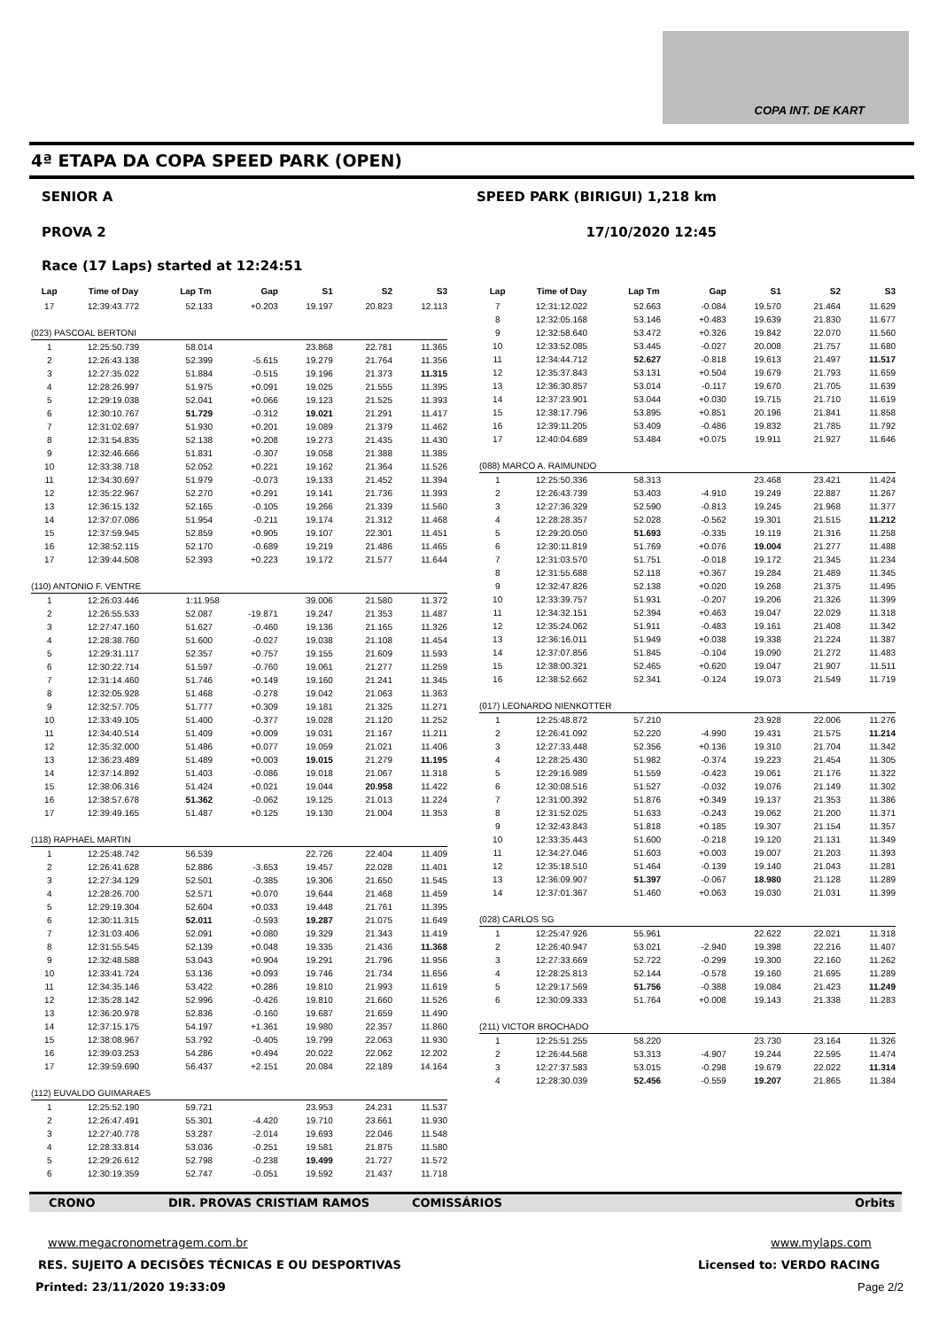COPA INT. DE KART
4ª ETAPA DA COPA SPEED PARK (OPEN)
SENIOR A SPEED PARK (BIRIGUI) 1,218 km
PROVA 2 17/10/2020 12:45
Race (17 Laps) started at 12:24:51
| Lap | Time of Day | Lap Tm | Gap | S1 | S2 | S3 |
| --- | --- | --- | --- | --- | --- | --- |
| 17 | 12:39:43.772 | 52.133 | +0.203 | 19.197 | 20.823 | 12.113 |
| (023) PASCOAL BERTONI | | | | | | |
| 1 | 12:25:50.739 | 58.014 | | 23.868 | 22.781 | 11.365 |
| 2 | 12:26:43.138 | 52.399 | -5.615 | 19.279 | 21.764 | 11.356 |
| 3 | 12:27:35.022 | 51.884 | -0.515 | 19.196 | 21.373 | 11.315 |
| 4 | 12:28:26.997 | 51.975 | +0.091 | 19.025 | 21.555 | 11.395 |
| 5 | 12:29:19.038 | 52.041 | +0.066 | 19.123 | 21.525 | 11.393 |
| 6 | 12:30:10.767 | 51.729 | -0.312 | 19.021 | 21.291 | 11.417 |
| 7 | 12:31:02.697 | 51.930 | +0.201 | 19.089 | 21.379 | 11.462 |
| 8 | 12:31:54.835 | 52.138 | +0.208 | 19.273 | 21.435 | 11.430 |
| 9 | 12:32:46.666 | 51.831 | -0.307 | 19.058 | 21.388 | 11.385 |
| 10 | 12:33:38.718 | 52.052 | +0.221 | 19.162 | 21.364 | 11.526 |
| 11 | 12:34:30.697 | 51.979 | -0.073 | 19.133 | 21.452 | 11.394 |
| 12 | 12:35:22.967 | 52.270 | +0.291 | 19.141 | 21.736 | 11.393 |
| 13 | 12:36:15.132 | 52.165 | -0.105 | 19.266 | 21.339 | 11.560 |
| 14 | 12:37:07.086 | 51.954 | -0.211 | 19.174 | 21.312 | 11.468 |
| 15 | 12:37:59.945 | 52.859 | +0.905 | 19.107 | 22.301 | 11.451 |
| 16 | 12:38:52.115 | 52.170 | -0.689 | 19.219 | 21.486 | 11.465 |
| 17 | 12:39:44.508 | 52.393 | +0.223 | 19.172 | 21.577 | 11.644 |
| (110) ANTONIO F. VENTRE | | | | | | |
| 1 | 12:26:03.446 | 1:11.958 | | 39.006 | 21.580 | 11.372 |
| 2 | 12:26:55.533 | 52.087 | -19.871 | 19.247 | 21.353 | 11.487 |
| 3 | 12:27:47.160 | 51.627 | -0.460 | 19.136 | 21.165 | 11.326 |
| 4 | 12:28:38.760 | 51.600 | -0.027 | 19.038 | 21.108 | 11.454 |
| 5 | 12:29:31.117 | 52.357 | +0.757 | 19.155 | 21.609 | 11.593 |
| 6 | 12:30:22.714 | 51.597 | -0.760 | 19.061 | 21.277 | 11.259 |
| 7 | 12:31:14.460 | 51.746 | +0.149 | 19.160 | 21.241 | 11.345 |
| 8 | 12:32:05.928 | 51.468 | -0.278 | 19.042 | 21.063 | 11.363 |
| 9 | 12:32:57.705 | 51.777 | +0.309 | 19.181 | 21.325 | 11.271 |
| 10 | 12:33:49.105 | 51.400 | -0.377 | 19.028 | 21.120 | 11.252 |
| 11 | 12:34:40.514 | 51.409 | +0.009 | 19.031 | 21.167 | 11.211 |
| 12 | 12:35:32.000 | 51.486 | +0.077 | 19.059 | 21.021 | 11.406 |
| 13 | 12:36:23.489 | 51.489 | +0.003 | 19.015 | 21.279 | 11.195 |
| 14 | 12:37:14.892 | 51.403 | -0.086 | 19.018 | 21.067 | 11.318 |
| 15 | 12:38:06.316 | 51.424 | +0.021 | 19.044 | 20.958 | 11.422 |
| 16 | 12:38:57.678 | 51.362 | -0.062 | 19.125 | 21.013 | 11.224 |
| 17 | 12:39:49.165 | 51.487 | +0.125 | 19.130 | 21.004 | 11.353 |
| (118) RAPHAEL MARTIN | | | | | | |
| 1 | 12:25:48.742 | 56.539 | | 22.726 | 22.404 | 11.409 |
| 2 | 12:26:41.628 | 52.886 | -3.653 | 19.457 | 22.028 | 11.401 |
| 3 | 12:27:34.129 | 52.501 | -0.385 | 19.306 | 21.650 | 11.545 |
| 4 | 12:28:26.700 | 52.571 | +0.070 | 19.644 | 21.468 | 11.459 |
| 5 | 12:29:19.304 | 52.604 | +0.033 | 19.448 | 21.761 | 11.395 |
| 6 | 12:30:11.315 | 52.011 | -0.593 | 19.287 | 21.075 | 11.649 |
| 7 | 12:31:03.406 | 52.091 | +0.080 | 19.329 | 21.343 | 11.419 |
| 8 | 12:31:55.545 | 52.139 | +0.048 | 19.335 | 21.436 | 11.368 |
| 9 | 12:32:48.588 | 53.043 | +0.904 | 19.291 | 21.796 | 11.956 |
| 10 | 12:33:41.724 | 53.136 | +0.093 | 19.746 | 21.734 | 11.656 |
| 11 | 12:34:35.146 | 53.422 | +0.286 | 19.810 | 21.993 | 11.619 |
| 12 | 12:35:28.142 | 52.996 | -0.426 | 19.810 | 21.660 | 11.526 |
| 13 | 12:36:20.978 | 52.836 | -0.160 | 19.687 | 21.659 | 11.490 |
| 14 | 12:37:15.175 | 54.197 | +1.361 | 19.980 | 22.357 | 11.860 |
| 15 | 12:38:08.967 | 53.792 | -0.405 | 19.799 | 22.063 | 11.930 |
| 16 | 12:39:03.253 | 54.286 | +0.494 | 20.022 | 22.062 | 12.202 |
| 17 | 12:39:59.690 | 56.437 | +2.151 | 20.084 | 22.189 | 14.164 |
| (112) EUVALDO GUIMARAES | | | | | | |
| 1 | 12:25:52.190 | 59.721 | | 23.953 | 24.231 | 11.537 |
| 2 | 12:26:47.491 | 55.301 | -4.420 | 19.710 | 23.661 | 11.930 |
| 3 | 12:27:40.778 | 53.287 | -2.014 | 19.693 | 22.046 | 11.548 |
| 4 | 12:28:33.814 | 53.036 | -0.251 | 19.581 | 21.875 | 11.580 |
| 5 | 12:29:26.612 | 52.798 | -0.238 | 19.499 | 21.727 | 11.572 |
| 6 | 12:30:19.359 | 52.747 | -0.051 | 19.592 | 21.437 | 11.718 |
| Lap | Time of Day | Lap Tm | Gap | S1 | S2 | S3 |
| --- | --- | --- | --- | --- | --- | --- |
| 7 | 12:31:12.022 | 52.663 | -0.084 | 19.570 | 21.464 | 11.629 |
| 8 | 12:32:05.168 | 53.146 | +0.483 | 19.639 | 21.830 | 11.677 |
| 9 | 12:32:58.640 | 53.472 | +0.326 | 19.842 | 22.070 | 11.560 |
| 10 | 12:33:52.085 | 53.445 | -0.027 | 20.008 | 21.757 | 11.680 |
| 11 | 12:34:44.712 | 52.627 | -0.818 | 19.613 | 21.497 | 11.517 |
| 12 | 12:35:37.843 | 53.131 | +0.504 | 19.679 | 21.793 | 11.659 |
| 13 | 12:36:30.857 | 53.014 | -0.117 | 19.670 | 21.705 | 11.639 |
| 14 | 12:37:23.901 | 53.044 | +0.030 | 19.715 | 21.710 | 11.619 |
| 15 | 12:38:17.796 | 53.895 | +0.851 | 20.196 | 21.841 | 11.858 |
| 16 | 12:39:11.205 | 53.409 | -0.486 | 19.832 | 21.785 | 11.792 |
| 17 | 12:40:04.689 | 53.484 | +0.075 | 19.911 | 21.927 | 11.646 |
| (088) MARCO A. RAIMUNDO | | | | | | |
| 1 | 12:25:50.336 | 58.313 | | 23.468 | 23.421 | 11.424 |
| 2 | 12:26:43.739 | 53.403 | -4.910 | 19.249 | 22.887 | 11.267 |
| 3 | 12:27:36.329 | 52.590 | -0.813 | 19.245 | 21.968 | 11.377 |
| 4 | 12:28:28.357 | 52.028 | -0.562 | 19.301 | 21.515 | 11.212 |
| 5 | 12:29:20.050 | 51.693 | -0.335 | 19.119 | 21.316 | 11.258 |
| 6 | 12:30:11.819 | 51.769 | +0.076 | 19.004 | 21.277 | 11.488 |
| 7 | 12:31:03.570 | 51.751 | -0.018 | 19.172 | 21.345 | 11.234 |
| 8 | 12:31:55.688 | 52.118 | +0.367 | 19.284 | 21.489 | 11.345 |
| 9 | 12:32:47.826 | 52.138 | +0.020 | 19.268 | 21.375 | 11.495 |
| 10 | 12:33:39.757 | 51.931 | -0.207 | 19.206 | 21.326 | 11.399 |
| 11 | 12:34:32.151 | 52.394 | +0.463 | 19.047 | 22.029 | 11.318 |
| 12 | 12:35:24.062 | 51.911 | -0.483 | 19.161 | 21.408 | 11.342 |
| 13 | 12:36:16.011 | 51.949 | +0.038 | 19.338 | 21.224 | 11.387 |
| 14 | 12:37:07.856 | 51.845 | -0.104 | 19.090 | 21.272 | 11.483 |
| 15 | 12:38:00.321 | 52.465 | +0.620 | 19.047 | 21.907 | 11.511 |
| 16 | 12:38:52.662 | 52.341 | -0.124 | 19.073 | 21.549 | 11.719 |
| (017) LEONARDO NIENKOTTER | | | | | | |
| 1 | 12:25:48.872 | 57.210 | | 23.928 | 22.006 | 11.276 |
| 2 | 12:26:41.092 | 52.220 | -4.990 | 19.431 | 21.575 | 11.214 |
| 3 | 12:27:33.448 | 52.356 | +0.136 | 19.310 | 21.704 | 11.342 |
| 4 | 12:28:25.430 | 51.982 | -0.374 | 19.223 | 21.454 | 11.305 |
| 5 | 12:29:16.989 | 51.559 | -0.423 | 19.061 | 21.176 | 11.322 |
| 6 | 12:30:08.516 | 51.527 | -0.032 | 19.076 | 21.149 | 11.302 |
| 7 | 12:31:00.392 | 51.876 | +0.349 | 19.137 | 21.353 | 11.386 |
| 8 | 12:31:52.025 | 51.633 | -0.243 | 19.062 | 21.200 | 11.371 |
| 9 | 12:32:43.843 | 51.818 | +0.185 | 19.307 | 21.154 | 11.357 |
| 10 | 12:33:35.443 | 51.600 | -0.218 | 19.120 | 21.131 | 11.349 |
| 11 | 12:34:27.046 | 51.603 | +0.003 | 19.007 | 21.203 | 11.393 |
| 12 | 12:35:18.510 | 51.464 | -0.139 | 19.140 | 21.043 | 11.281 |
| 13 | 12:36:09.907 | 51.397 | -0.067 | 18.980 | 21.128 | 11.289 |
| 14 | 12:37:01.367 | 51.460 | +0.063 | 19.030 | 21.031 | 11.399 |
| (028) CARLOS SG | | | | | | |
| 1 | 12:25:47.926 | 55.961 | | 22.622 | 22.021 | 11.318 |
| 2 | 12:26:40.947 | 53.021 | -2.940 | 19.398 | 22.216 | 11.407 |
| 3 | 12:27:33.669 | 52.722 | -0.299 | 19.300 | 22.160 | 11.262 |
| 4 | 12:28:25.813 | 52.144 | -0.578 | 19.160 | 21.695 | 11.289 |
| 5 | 12:29:17.569 | 51.756 | -0.388 | 19.084 | 21.423 | 11.249 |
| 6 | 12:30:09.333 | 51.764 | +0.008 | 19.143 | 21.338 | 11.283 |
| (211) VICTOR BROCHADO | | | | | | |
| 1 | 12:25:51.255 | 58.220 | | 23.730 | 23.164 | 11.326 |
| 2 | 12:26:44.568 | 53.313 | -4.907 | 19.244 | 22.595 | 11.474 |
| 3 | 12:27:37.583 | 53.015 | -0.298 | 19.679 | 22.022 | 11.314 |
| 4 | 12:28:30.039 | 52.456 | -0.559 | 19.207 | 21.865 | 11.384 |
CRONO DIR. PROVAS CRISTIAM RAMOS COMISSÁRIOS Orbits
www.megacronometragem.com.br www.mylaps.com
RES. SUJEITO A DECISÕES TÉCNICAS E OU DESPORTIVAS
Licensed to: VERDO RACING
Printed: 23/11/2020 19:33:09 Page 2/2